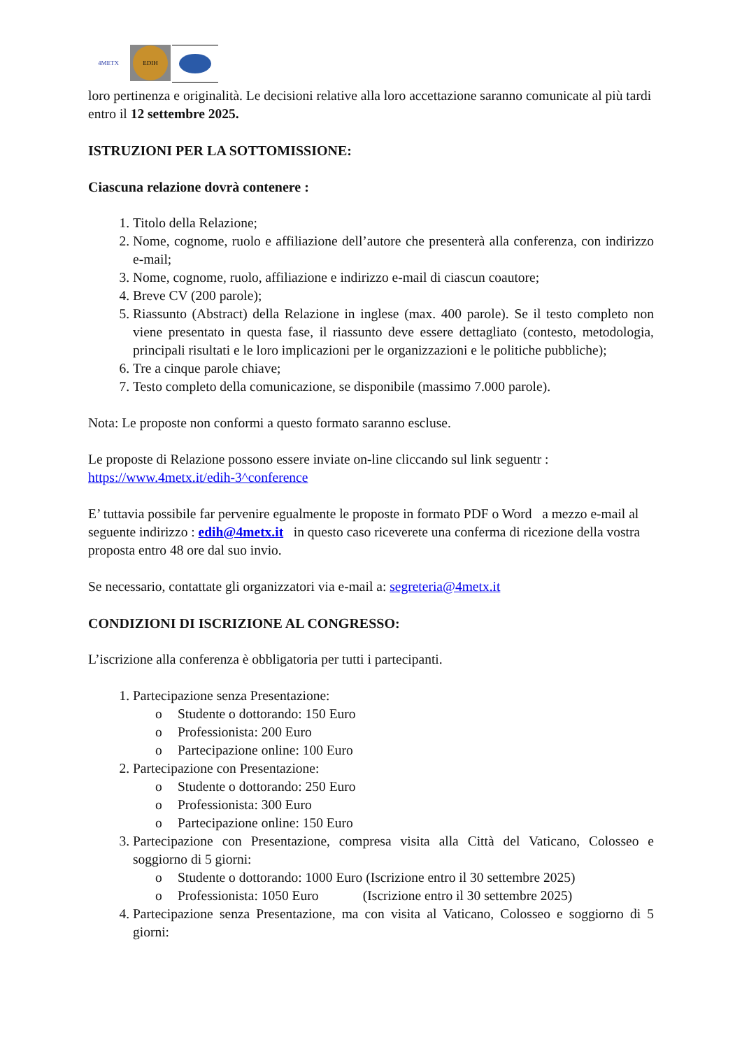4METX
EDIH
loro pertinenza e originalità. Le decisioni relative alla loro accettazione saranno comunicate al più tardi entro il 12 settembre 2025.
ISTRUZIONI PER LA SOTTOMISSIONE:
Ciascuna relazione dovrà contenere :
1. Titolo della Relazione;
2. Nome, cognome, ruolo e affiliazione dell’autore che presenterà alla conferenza, con indirizzo e-mail;
3. Nome, cognome, ruolo, affiliazione e indirizzo e-mail di ciascun coautore;
4. Breve CV (200 parole);
5. Riassunto (Abstract) della Relazione in inglese (max. 400 parole). Se il testo completo non viene presentato in questa fase, il riassunto deve essere dettagliato (contesto, metodologia, principali risultati e le loro implicazioni per le organizzazioni e le politiche pubbliche);
6. Tre a cinque parole chiave;
7. Testo completo della comunicazione, se disponibile (massimo 7.000 parole).
Nota: Le proposte non conformi a questo formato saranno escluse.
Le proposte di Relazione possono essere inviate on-line cliccando sul link seguentr : https://www.4metx.it/edih-3^conference
E’ tuttavia possibile far pervenire egualmente le proposte in formato PDF o Word a mezzo e-mail al seguente indirizzo : edih@4metx.it in questo caso riceverete una conferma di ricezione della vostra proposta entro 48 ore dal suo invio.
Se necessario, contattate gli organizzatori via e-mail a: segreteria@4metx.it
CONDIZIONI DI ISCRIZIONE AL CONGRESSO:
L’iscrizione alla conferenza è obbligatoria per tutti i partecipanti.
1. Partecipazione senza Presentazione:
o Studente o dottorando: 150 Euro
o Professionista: 200 Euro
o Partecipazione online: 100 Euro
2. Partecipazione con Presentazione:
o Studente o dottorando: 250 Euro
o Professionista: 300 Euro
o Partecipazione online: 150 Euro
3. Partecipazione con Presentazione, compresa visita alla Città del Vaticano, Colosseo e soggiorno di 5 giorni:
o Studente o dottorando: 1000 Euro (Iscrizione entro il 30 settembre 2025)
o Professionista: 1050 Euro (Iscrizione entro il 30 settembre 2025)
4. Partecipazione senza Presentazione, ma con visita al Vaticano, Colosseo e soggiorno di 5 giorni: